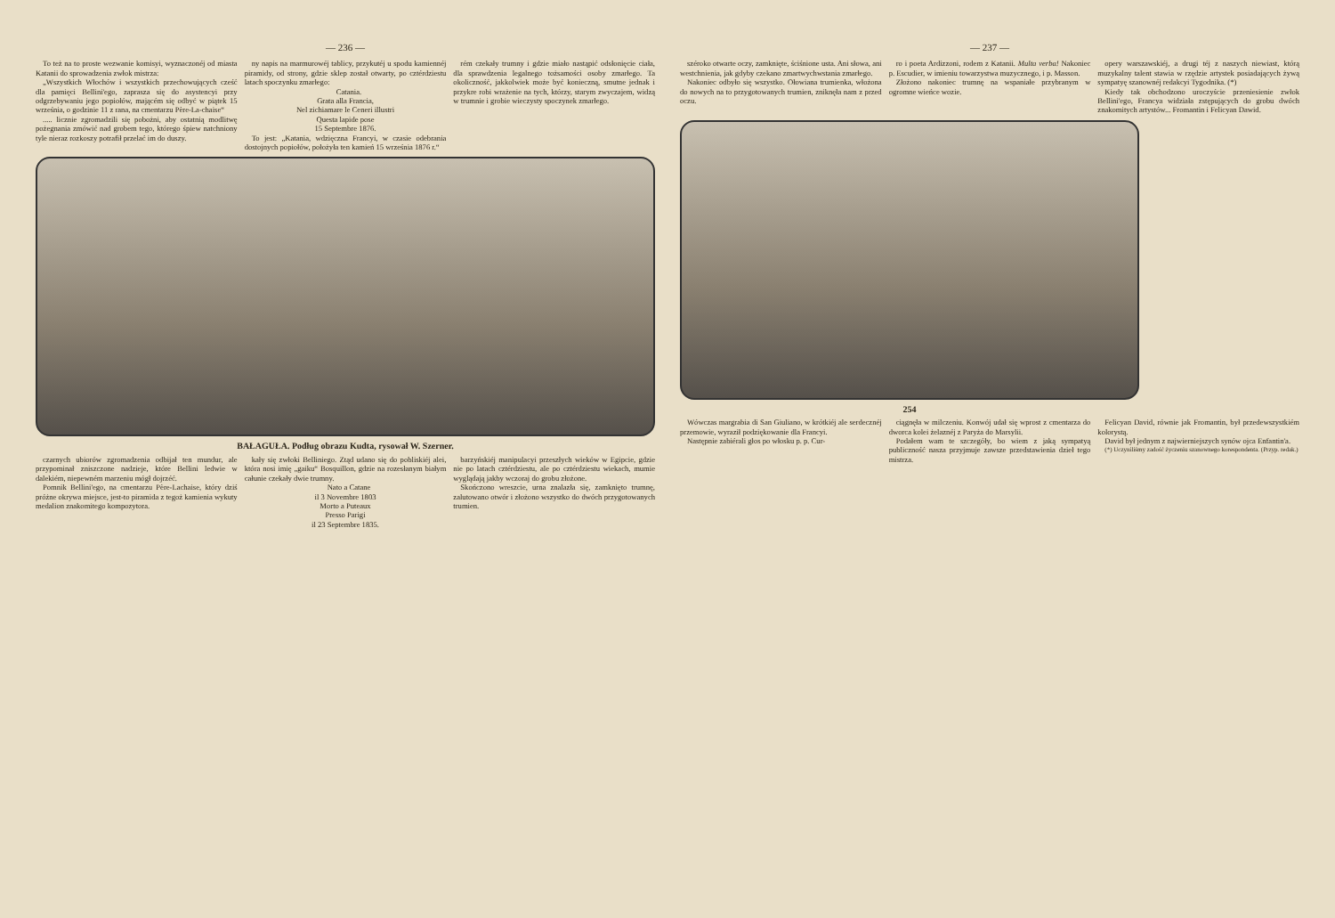— 236 —
To też na to proste wezwanie komisyi, wyznaczonéj od miasta Katanii do sprowadzenia zwłok mistrza:
„Wszystkich Włochów i wszystkich przechowujących cześć dla pamięci Bellini'ego, zaprasza się do asystencyi przy odgrzebywaniu jego popiołów, mającém się odbyć w piątek 15 września, o godzinie 11 z rana, na cmentarzu Père-La-chaise“
..... licznie zgromadzili się pobożni, aby ostatnią modlitwę pożegnania zmówić nad grobem tego, którego śpiew natchniony tyle nieraz rozkoszy potrafił przelać im do duszy.
ny napis na marmurowéj tablicy, przykutéj u spodu kamiennéj piramidy, od strony, gdzie sklep został otwarty, po cztérdziestu latach spoczynku zmarłego:
Catania.
Grata alla Francia,
Nel zichiamare le Ceneri illustri
Questa lapide pose
15 Septembre 1876.
To jest: „Katania, wdzięczna Francyi, w czasie odebrania dostojnych popiołów, położyła ten kamień 15 września 1876 r.“
rém czekały trumny i gdzie miało nastąpić odsłonięcie ciała, dla sprawdzenia legalnego tożsamości osoby zmarłego. Ta okoliczność, jakkolwiek może być konieczną, smutne jednak i przykre robi wrażenie na tych, którzy, starym zwyczajem, widzą w trumnie i grobie wieczysty spoczynek zmarłego.
BAŁAGUŁA. Podług obrazu Kudta, rysował W. Szerner.
czarnych ubiorów zgromadzenia odbijał ten mundur, ale przypominał zniszczone nadzieje, które Bellini ledwie w dalekiém, niepewném marzeniu mógł dojrzéć.
Pomnik Bellini'ego, na cmentarzu Père-Lachaise, który dziś próżne okrywa miejsce, jest-to piramida z tegoż kamienia wykuty medalion znakomitego kompozytora.
kały się zwłoki Belliniego. Ztąd udano się do pobliskiéj alei, która nosi imię „gaiku“ Bosquillon, gdzie na rozesłanym białym całunie czekały dwie trumny.
Nato a Catane
il 3 Novembre 1803
Morto a Puteaux
Presso Parigi
il 23 Septembre 1835.
barzyńskiéj manipulacyi przeszłych wieków w Egipcie, gdzie nie po latach cztérdziestu, ale po cztérdziestu wiekach, mumie wyglądają jakby wczoraj do grobu złożone.
Skończono wreszcie, urna znalazła się, zamknięto trumnę, zalutowano otwór i złożono wszystko do dwóch przygotowanych trumien.
— 237 —
széroko otwarte oczy, zamknięte, ściśnione usta. Ani słowa, ani westchnienia, jak gdyby czekano zmartwychwstania zmarłego.
Nakoniec odbyło się wszystko. Ołowiana trumienka, włożona do nowych na to przygotowanych trumien, zniknęła nam z przed oczu.
ro i poeta Ardizzoni, rodem z Katanii. Multa verba! Nakoniec p. Escudier, w imieniu towarzystwa muzycznego, i p. Masson.
Złożono nakoniec trumnę na wspaniałe przybranym w ogromne wieńce wozie.
opery warszawskiéj, a drugi téj z naszych niewiast, którą muzykalny talent stawia w rzędzie artystek posiadających żywą sympatyę szanownéj redakcyi Tygodnika. (*)
Kiedy tak obchodzono uroczyście przeniesienie zwłok Bellini'ego, Francya widziała zstępujących do grobu dwóch znakomitych artystów... Fromantin i Felicyan Dawid.
254
Wówczas margrabia di San Giuliano, w krótkiéj ale serdecznéj przemowie, wyraził podziękowanie dla Francyi.
Następnie zabiérali głos po włosku p. p. Cur-
ciągnęła w milczeniu. Konwój udał się wprost z cmentarza do dworca kolei żelaznéj z Paryża do Marsylii.
Podałem wam te szczegóły, bo wiem z jaką sympatyą publiczność nasza przyjmuje zawsze przedstawienia dzieł tego mistrza.
Felicyan David, równie jak Fromantin, był przedewszystkiém kolorystą.
David był jednym z najwierniejszych synów ojca Enfantin'a.
(*) Uczyniliśmy zadość życzeniu szanownego korespondenta. (Przyp. redak.)